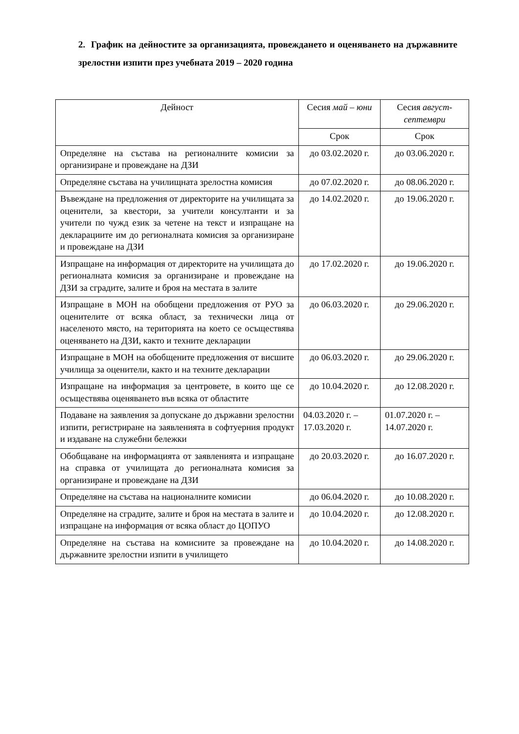2. График на дейностите за организацията, провеждането и оценяването на държавните зрелостни изпити през учебната 2019 – 2020 година
| Дейност | Сесия май – юни | Сесия август-септември |
| --- | --- | --- |
| | Срок | Срок |
| Определяне на състава на регионалните комисии за организиране и провеждане на ДЗИ | до 03.02.2020 г. | до 03.06.2020 г. |
| Определяне състава на училищната зрелостна комисия | до 07.02.2020 г. | до 08.06.2020 г. |
| Въвеждане на предложения от директорите на училищата за оценители, за квестори, за учители консултанти и за учители по чужд език за четене на текст и изпращане на декларациите им до регионалната комисия за организиране и провеждане на ДЗИ | до 14.02.2020 г. | до 19.06.2020 г. |
| Изпращане на информация от директорите на училищата до регионалната комисия за организиране и провеждане на ДЗИ за сградите, залите и броя на местата в залите | до 17.02.2020 г. | до 19.06.2020 г. |
| Изпращане в МОН на обобщени предложения от РУО за оценителите от всяка област, за технически лица от населеното място, на територията на което се осъществява оценяването на ДЗИ, както и техните декларации | до 06.03.2020 г. | до 29.06.2020 г. |
| Изпращане в МОН на обобщените предложения от висшите училища за оценители, както и на техните декларации | до 06.03.2020 г. | до 29.06.2020 г. |
| Изпращане на информация за центровете, в които ще се осъществява оценяването във всяка от областите | до 10.04.2020 г. | до 12.08.2020 г. |
| Подаване на заявления за допускане до държавни зрелостни изпити, регистриране на заявленията в софтуерния продукт и издаване на служебни бележки | 04.03.2020 г. – 17.03.2020 г. | 01.07.2020 г. – 14.07.2020 г. |
| Обобщаване на информацията от заявленията и изпращане на справка от училищата до регионалната комисия за организиране и провеждане на ДЗИ | до 20.03.2020 г. | до 16.07.2020 г. |
| Определяне на състава на националните комисии | до 06.04.2020 г. | до 10.08.2020 г. |
| Определяне на сградите, залите и броя на местата в залите и изпращане на информация от всяка област до ЦОПУО | до 10.04.2020 г. | до 12.08.2020 г. |
| Определяне на състава на комисиите за провеждане на държавните зрелостни изпити в училището | до 10.04.2020 г. | до 14.08.2020 г. |